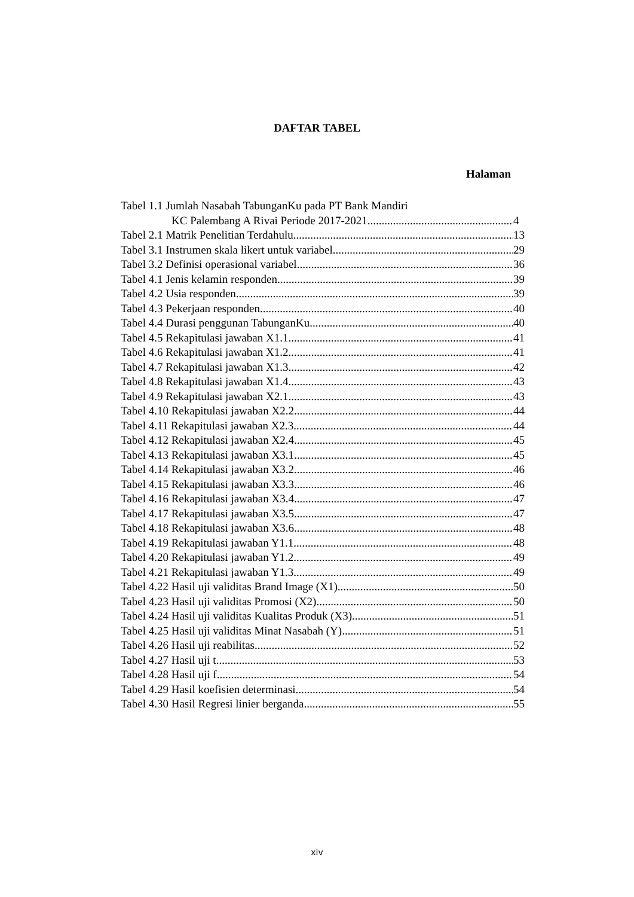DAFTAR TABEL
Halaman
Tabel 1.1 Jumlah Nasabah TabunganKu pada PT Bank Mandiri
KC Palembang A Rivai Periode 2017-2021 4
Tabel 2.1 Matrik Penelitian Terdahulu 13
Tabel 3.1 Instrumen skala likert untuk variabel 29
Tabel 3.2 Definisi operasional variabel 36
Tabel 4.1 Jenis kelamin responden 39
Tabel 4.2 Usia responden 39
Tabel 4.3 Pekerjaan responden 40
Tabel 4.4 Durasi penggunan TabunganKu 40
Tabel 4.5 Rekapitulasi jawaban X1.1 41
Tabel 4.6 Rekapitulasi jawaban X1.2 41
Tabel 4.7 Rekapitulasi jawaban X1.3 42
Tabel 4.8 Rekapitulasi jawaban X1.4 43
Tabel 4.9 Rekapitulasi jawaban X2.1 43
Tabel 4.10 Rekapitulasi jawaban X2.2 44
Tabel 4.11 Rekapitulasi jawaban X2.3 44
Tabel 4.12 Rekapitulasi jawaban X2.4 45
Tabel 4.13 Rekapitulasi jawaban X3.1 45
Tabel 4.14 Rekapitulasi jawaban X3.2 46
Tabel 4.15 Rekapitulasi jawaban X3.3 46
Tabel 4.16 Rekapitulasi jawaban X3.4 47
Tabel 4.17 Rekapitulasi jawaban X3.5 47
Tabel 4.18 Rekapitulasi jawaban X3.6 48
Tabel 4.19 Rekapitulasi jawaban Y1.1 48
Tabel 4.20 Rekapitulasi jawaban Y1.2 49
Tabel 4.21 Rekapitulasi jawaban Y1.3 49
Tabel 4.22 Hasil uji validitas Brand Image (X1) 50
Tabel 4.23 Hasil uji validitas Promosi (X2) 50
Tabel 4.24 Hasil uji validitas Kualitas Produk (X3) 51
Tabel 4.25 Hasil uji validitas Minat Nasabah (Y) 51
Tabel 4.26 Hasil uji reabilitas 52
Tabel 4.27 Hasil uji t 53
Tabel 4.28 Hasil uji f 54
Tabel 4.29 Hasil koefisien determinasi 54
Tabel 4.30 Hasil Regresi linier berganda 55
xiv